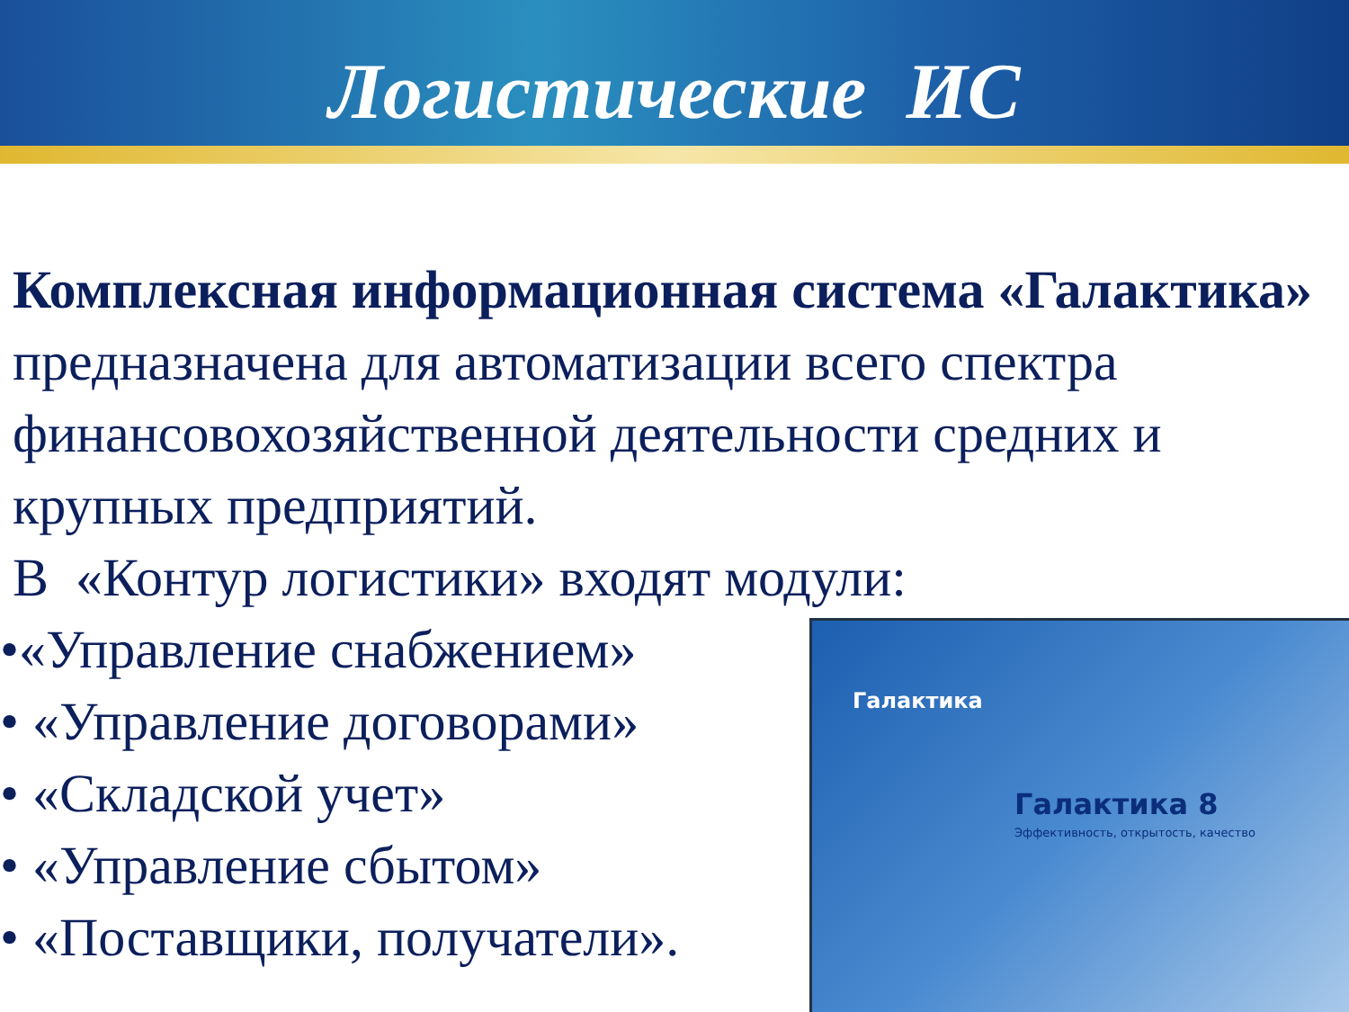Логистические ИС
Комплексная информационная система «Галактика» предназначена для автоматизации всего спектра финансовохозяйственной деятельности средних и крупных предприятий.
В «Контур логистики» входят модули:
•«Управление снабжением»
• «Управление договорами»
• «Складской учет»
• «Управление сбытом»
• «Поставщики, получатели».
Галактика
Галактика 8
Эффективность, открытость, качество